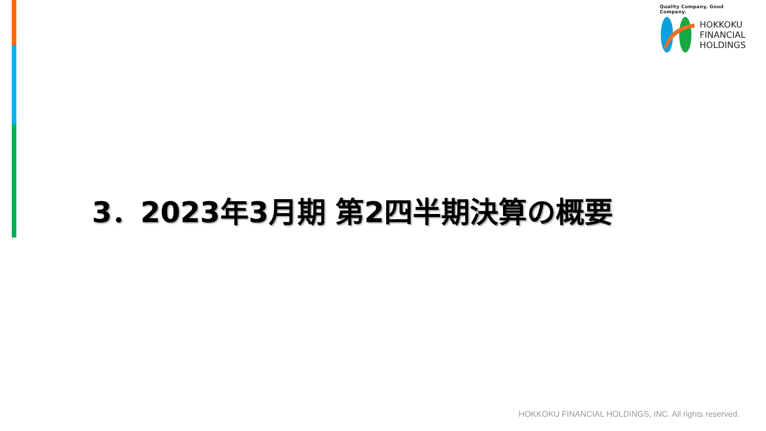Quality Company, Good Company.
HOKKOKU
FINANCIAL
HOLDINGS
3．2023年3月期 第2四半期決算の概要
HOKKOKU FINANCIAL HOLDINGS, INC. All rights reserved.